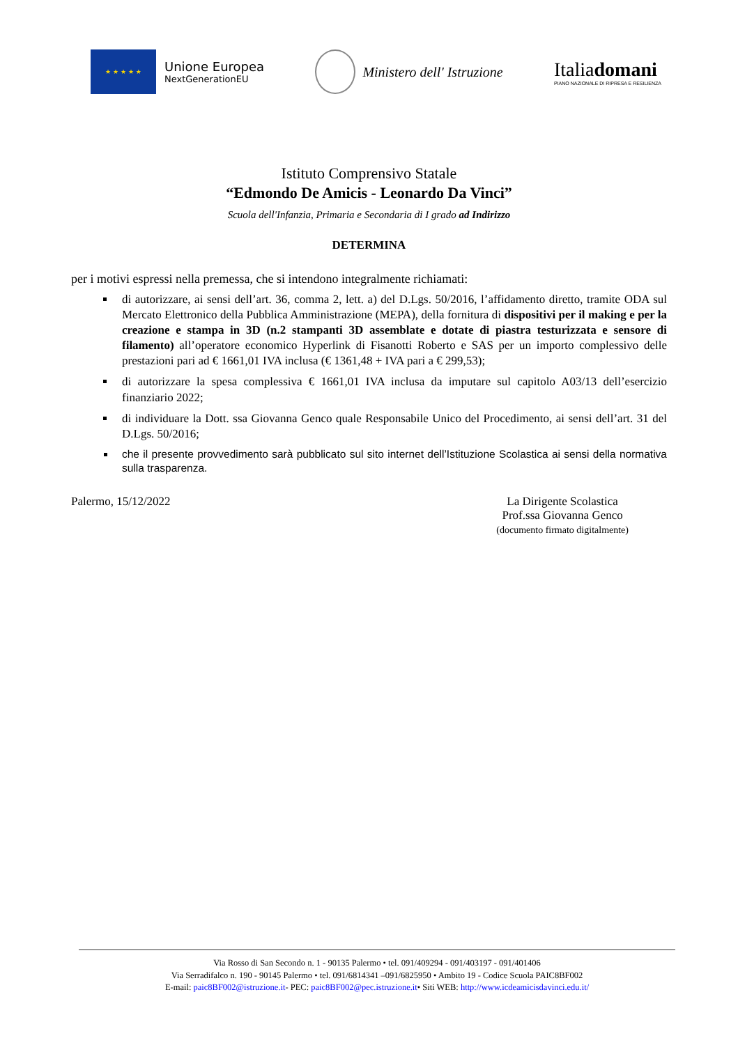★ ★ ★ ★ ★
Unione Europea
NextGenerationEU
Ministero dell' Istruzione
Italiadomani
PIANO NAZIONALE DI RIPRESA E RESILIENZA
Istituto Comprensivo Statale
“Edmondo De Amicis - Leonardo Da Vinci”
Scuola dell'Infanzia, Primaria e Secondaria di I grado ad Indirizzo
DETERMINA
per i motivi espressi nella premessa, che si intendono integralmente richiamati:
di autorizzare, ai sensi dell’art. 36, comma 2, lett. a) del D.Lgs. 50/2016, l’affidamento diretto, tramite ODA sul Mercato Elettronico della Pubblica Amministrazione (MEPA), della fornitura di dispositivi per il making e per la creazione e stampa in 3D (n.2 stampanti 3D assemblate e dotate di piastra testurizzata e sensore di filamento) all’operatore economico Hyperlink di Fisanotti Roberto e SAS per un importo complessivo delle prestazioni pari ad € 1661,01 IVA inclusa (€ 1361,48 + IVA pari a € 299,53);
di autorizzare la spesa complessiva € 1661,01 IVA inclusa da imputare sul capitolo A03/13 dell’esercizio finanziario 2022;
di individuare la Dott. ssa Giovanna Genco quale Responsabile Unico del Procedimento, ai sensi dell’art. 31 del D.Lgs. 50/2016;
che il presente provvedimento sarà pubblicato sul sito internet dell’Istituzione Scolastica ai sensi della normativa sulla trasparenza.
Palermo, 15/12/2022 La Dirigente Scolastica
Prof.ssa Giovanna Genco
(documento firmato digitalmente)
Via Rosso di San Secondo n. 1 - 90135 Palermo • tel. 091/409294 - 091/403197 - 091/401406
Via Serradifalco n. 190 - 90145 Palermo • tel. 091/6814341 –091/6825950 • Ambito 19 - Codice Scuola PAIC8BF002
E-mail: paic8BF002@istruzione.it- PEC: paic8BF002@pec.istruzione.it• Siti WEB: http://www.icdeamicisdavinci.edu.it/